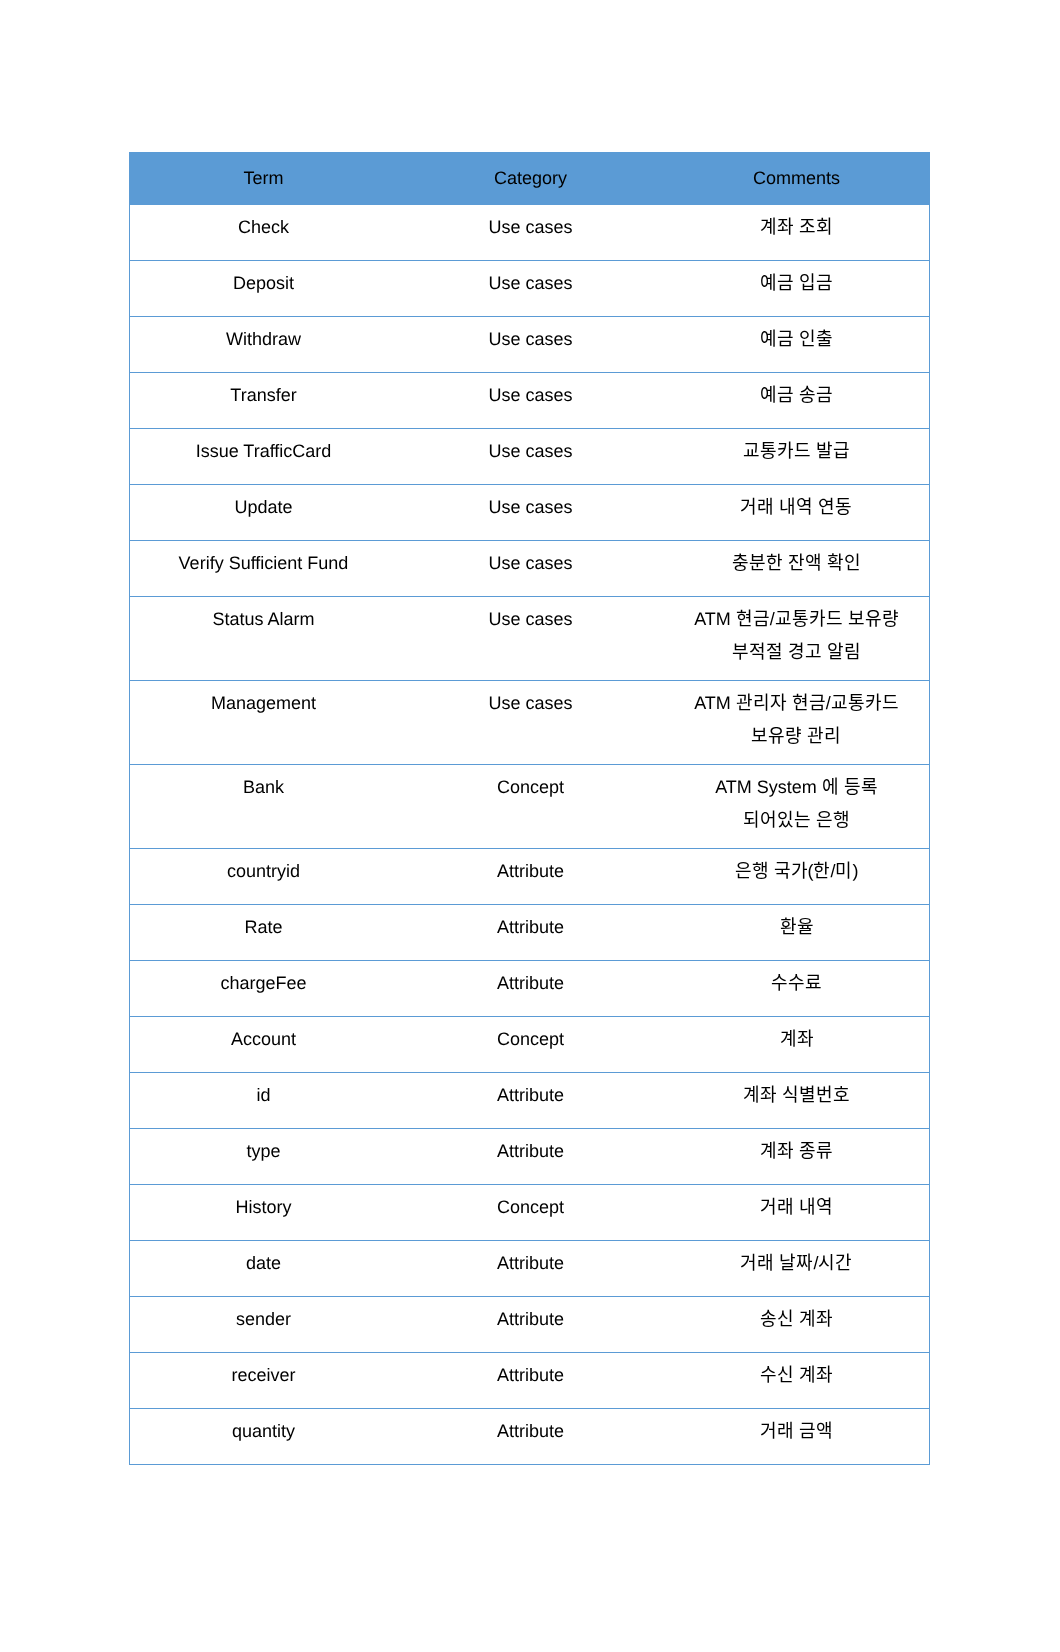| Term | Category | Comments |
| --- | --- | --- |
| Check | Use cases | 계좌 조회 |
| Deposit | Use cases | 예금 입금 |
| Withdraw | Use cases | 예금 인출 |
| Transfer | Use cases | 예금 송금 |
| Issue TrafficCard | Use cases | 교통카드 발급 |
| Update | Use cases | 거래 내역 연동 |
| Verify Sufficient Fund | Use cases | 충분한 잔액 확인 |
| Status Alarm | Use cases | ATM 현금/교통카드 보유량 부적절 경고 알림 |
| Management | Use cases | ATM 관리자 현금/교통카드 보유량 관리 |
| Bank | Concept | ATM System 에 등록 되어있는 은행 |
| countryid | Attribute | 은행 국가(한/미) |
| Rate | Attribute | 환율 |
| chargeFee | Attribute | 수수료 |
| Account | Concept | 계좌 |
| id | Attribute | 계좌 식별번호 |
| type | Attribute | 계좌 종류 |
| History | Concept | 거래 내역 |
| date | Attribute | 거래 날짜/시간 |
| sender | Attribute | 송신 계좌 |
| receiver | Attribute | 수신 계좌 |
| quantity | Attribute | 거래 금액 |